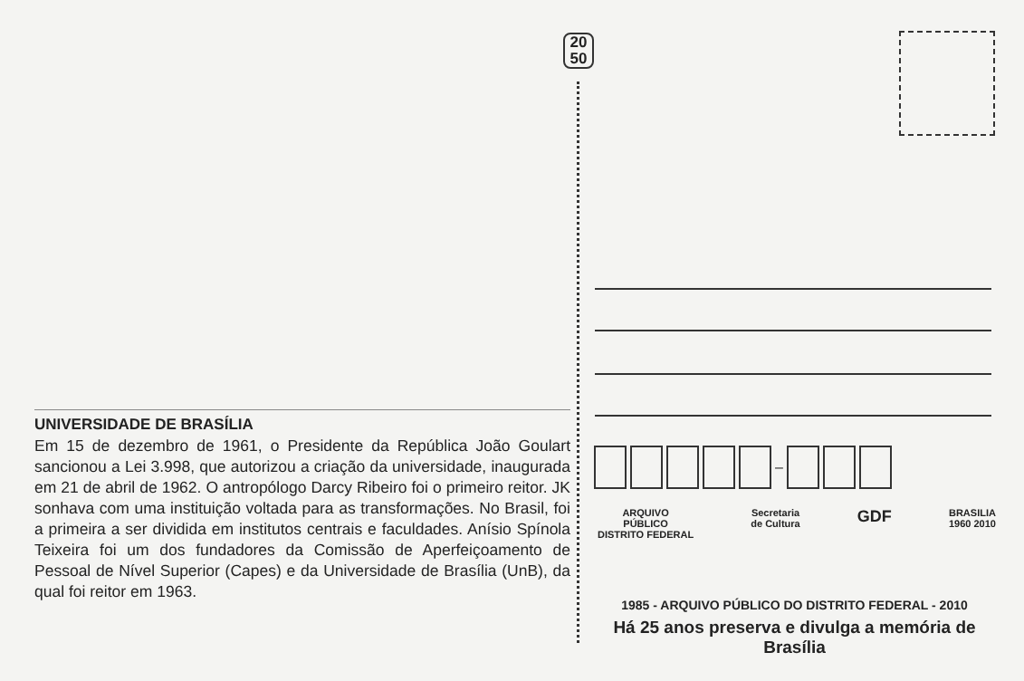20
50
–
ARQUIVO
PÚBLICO
DISTRITO FEDERAL Secretaria
de Cultura GDF BRASILIA
1960 2010
UNIVERSIDADE DE BRASÍLIA
Em 15 de dezembro de 1961, o Presidente da República João Goulart sancionou a Lei 3.998, que autorizou a criação da universidade, inaugurada em 21 de abril de 1962. O antropólogo Darcy Ribeiro foi o primeiro reitor. JK sonhava com uma instituição voltada para as transformações. No Brasil, foi a primeira a ser dividida em institutos centrais e faculdades. Anísio Spínola Teixeira foi um dos fundadores da Comissão de Aperfeiçoamento de Pessoal de Nível Superior (Capes) e da Universidade de Brasília (UnB), da qual foi reitor em 1963.
1985 - ARQUIVO PÚBLICO DO DISTRITO FEDERAL - 2010
Há 25 anos preserva e divulga a memória de Brasília